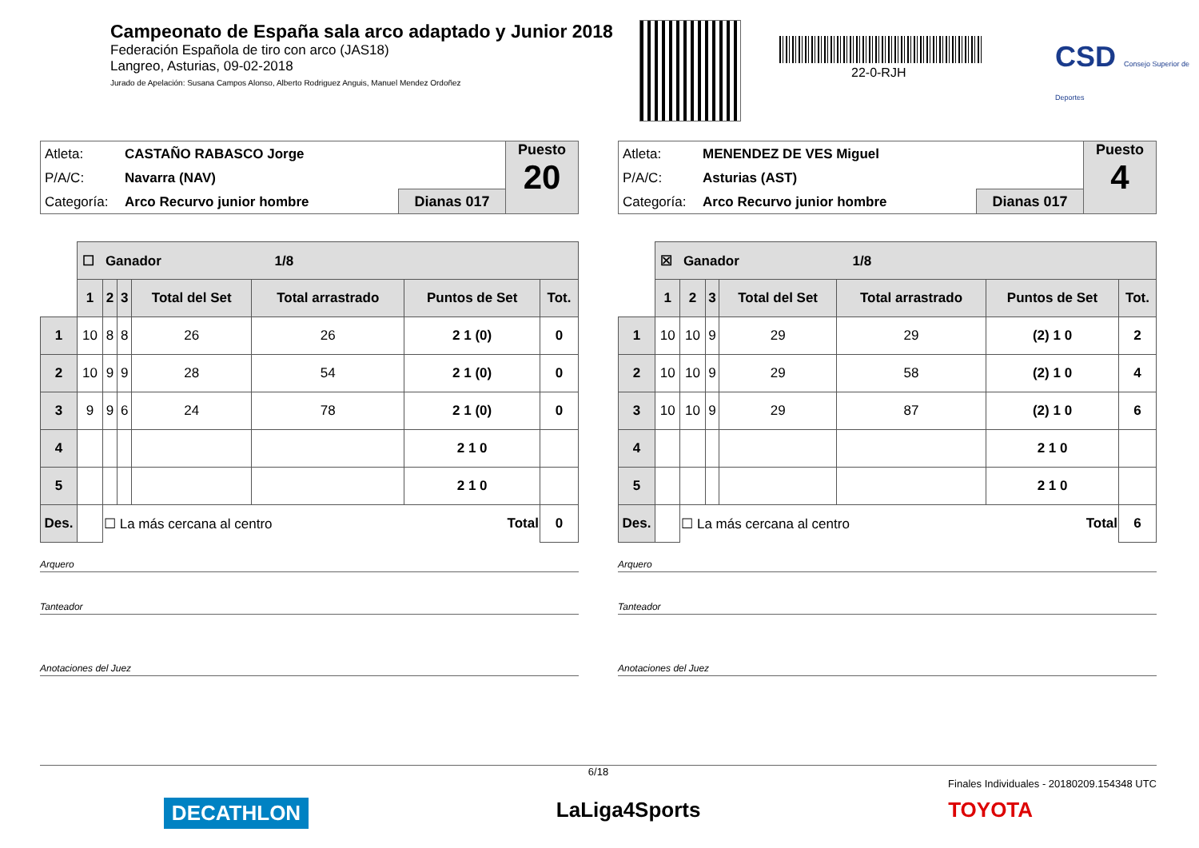Campeonato de España sala arco adaptado y Junior 2018
Federación Española de tiro con arco (JAS18)
Langreo, Asturias, 09-02-2018
Jurado de Apelación: Susana Campos Alonso, Alberto Rodriguez Anguis, Manuel Mendez Ordoñez
22-0-RJH
CSD Consejo Superior de Deportes
Atleta: CASTAÑO RABASCO Jorge
P/A/C: Navarra (NAV)
Categoría: Arco Recurvo junior hombre
Dianas 017
Puesto
20
| | ☐ Ganador 1/8 | | | | | | |
| | 1 | 2 | 3 | Total del Set | Total arrastrado | Puntos de Set | Tot. |
| 1 | 10 | 8 | 8 | 26 | 26 | 2 1 (0) | 0 |
| 2 | 10 | 9 | 9 | 28 | 54 | 2 1 (0) | 0 |
| 3 | 9 | 9 | 6 | 24 | 78 | 2 1 (0) | 0 |
| 4 | | | | | | 2 1 0 | |
| 5 | | | | | | 2 1 0 | |
| Des. | | ☐ La más cercana al centro Total | | | | | 0 |
Arquero
Tanteador
Anotaciones del Juez
Atleta: MENENDEZ DE VES Miguel
P/A/C: Asturias (AST)
Categoría: Arco Recurvo junior hombre
Dianas 017
Puesto
4
| | ☒ Ganador 1/8 | | | | | | |
| | 1 | 2 | 3 | Total del Set | Total arrastrado | Puntos de Set | Tot. |
| 1 | 10 | 10 | 9 | 29 | 29 | (2) 1 0 | 2 |
| 2 | 10 | 10 | 9 | 29 | 58 | (2) 1 0 | 4 |
| 3 | 10 | 10 | 9 | 29 | 87 | (2) 1 0 | 6 |
| 4 | | | | | | 2 1 0 | |
| 5 | | | | | | 2 1 0 | |
| Des. | | ☐ La más cercana al centro Total | | | | | 6 |
Arquero
Tanteador
Anotaciones del Juez
6/18
Finales Individuales - 20180209.154348 UTC
DECATHLON LaLiga4Sports TOYOTA